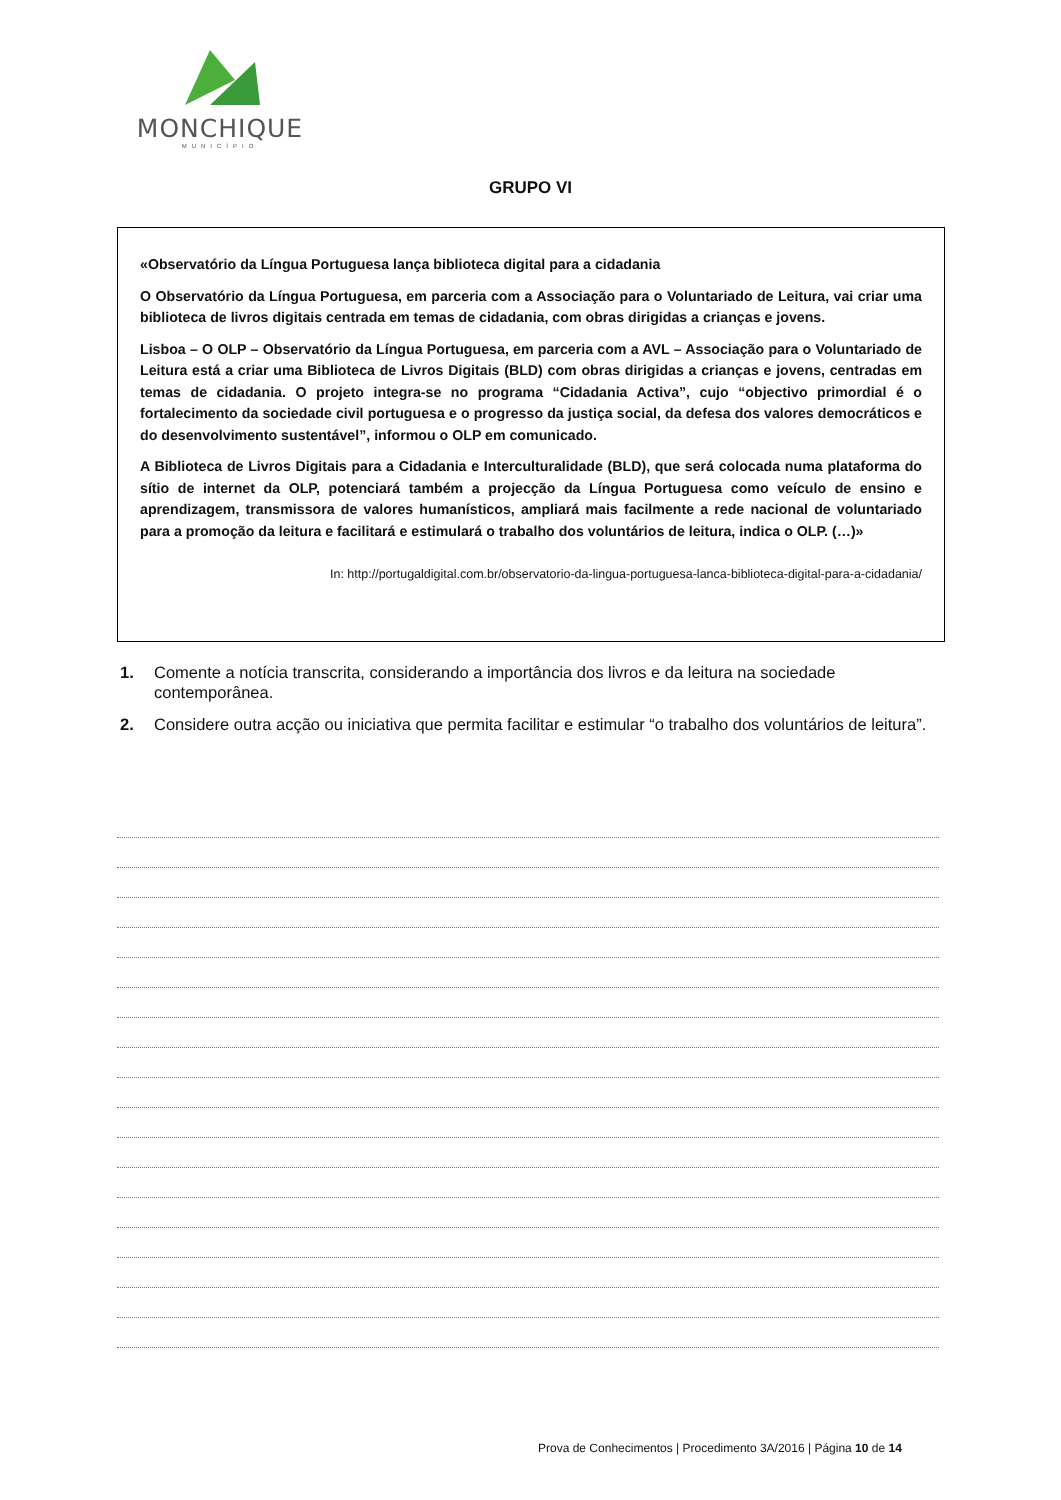MONCHIQUE
MUNICÍPIO
GRUPO VI
«Observatório da Língua Portuguesa lança biblioteca digital para a cidadania
O Observatório da Língua Portuguesa, em parceria com a Associação para o Voluntariado de Leitura, vai criar uma biblioteca de livros digitais centrada em temas de cidadania, com obras dirigidas a crianças e jovens.
Lisboa – O OLP – Observatório da Língua Portuguesa, em parceria com a AVL – Associação para o Voluntariado de Leitura está a criar uma Biblioteca de Livros Digitais (BLD) com obras dirigidas a crianças e jovens, centradas em temas de cidadania. O projeto integra-se no programa “Cidadania Activa”, cujo “objectivo primordial é o fortalecimento da sociedade civil portuguesa e o progresso da justiça social, da defesa dos valores democráticos e do desenvolvimento sustentável”, informou o OLP em comunicado.
A Biblioteca de Livros Digitais para a Cidadania e Interculturalidade (BLD), que será colocada numa plataforma do sítio de internet da OLP, potenciará também a projecção da Língua Portuguesa como veículo de ensino e aprendizagem, transmissora de valores humanísticos, ampliará mais facilmente a rede nacional de voluntariado para a promoção da leitura e facilitará e estimulará o trabalho dos voluntários de leitura, indica o OLP. (…)»
In: http://portugaldigital.com.br/observatorio-da-lingua-portuguesa-lanca-biblioteca-digital-para-a-cidadania/
1. Comente a notícia transcrita, considerando a importância dos livros e da leitura na sociedade contemporânea.
2. Considere outra acção ou iniciativa que permita facilitar e estimular “o trabalho dos voluntários de leitura”.
Prova de Conhecimentos | Procedimento 3A/2016 | Página 10 de 14